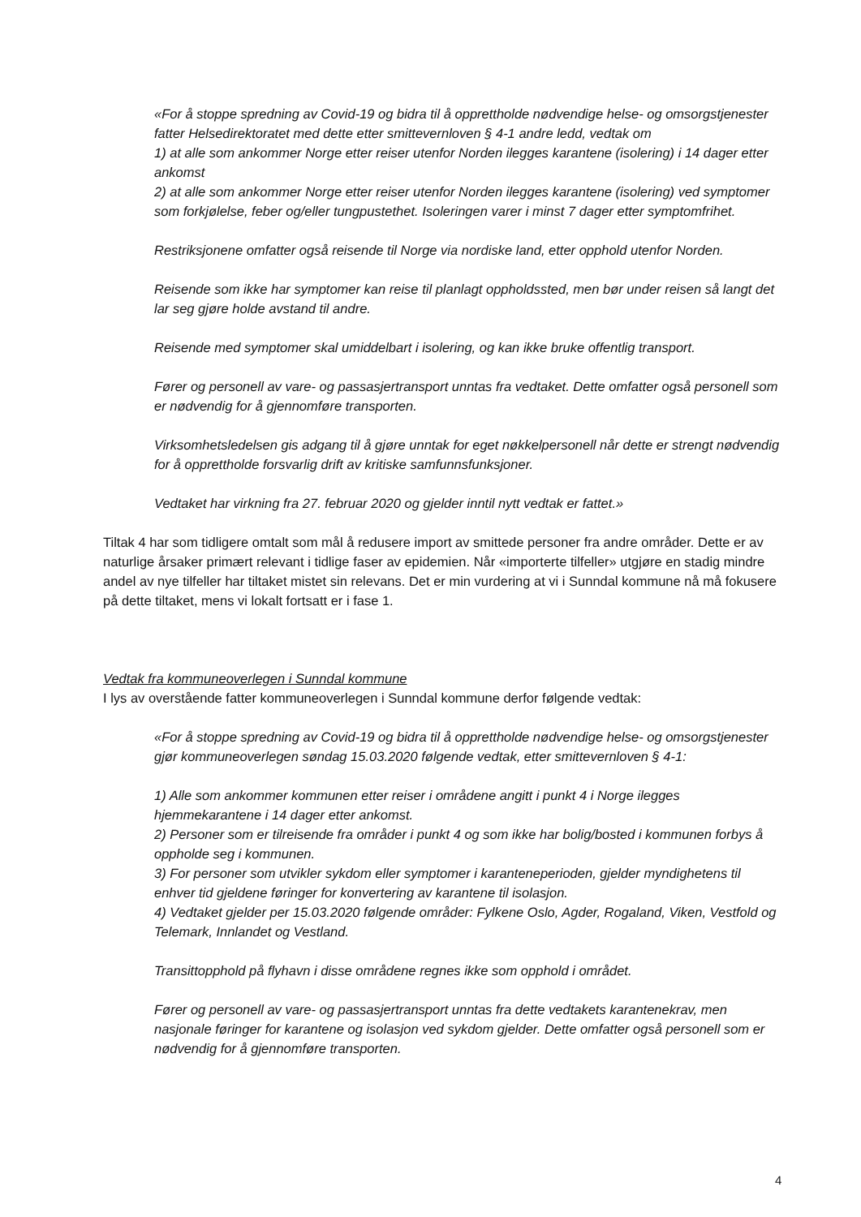«For å stoppe spredning av Covid-19 og bidra til å opprettholde nødvendige helse- og omsorgstjenester fatter Helsedirektoratet med dette etter smittevernloven § 4-1 andre ledd, vedtak om
1) at alle som ankommer Norge etter reiser utenfor Norden ilegges karantene (isolering) i 14 dager etter ankomst
2) at alle som ankommer Norge etter reiser utenfor Norden ilegges karantene (isolering) ved symptomer som forkjølelse, feber og/eller tungpustethet. Isoleringen varer i minst 7 dager etter symptomfrihet.
Restriksjonene omfatter også reisende til Norge via nordiske land, etter opphold utenfor Norden.
Reisende som ikke har symptomer kan reise til planlagt oppholdssted, men bør under reisen så langt det lar seg gjøre holde avstand til andre.
Reisende med symptomer skal umiddelbart i isolering, og kan ikke bruke offentlig transport.
Fører og personell av vare- og passasjertransport unntas fra vedtaket. Dette omfatter også personell som er nødvendig for å gjennomføre transporten.
Virksomhetsledelsen gis adgang til å gjøre unntak for eget nøkkelpersonell når dette er strengt nødvendig for å opprettholde forsvarlig drift av kritiske samfunnsfunksjoner.
Vedtaket har virkning fra 27. februar 2020 og gjelder inntil nytt vedtak er fattet.»
Tiltak 4 har som tidligere omtalt som mål å redusere import av smittede personer fra andre områder. Dette er av naturlige årsaker primært relevant i tidlige faser av epidemien. Når «importerte tilfeller» utgjøre en stadig mindre andel av nye tilfeller har tiltaket mistet sin relevans. Det er min vurdering at vi i Sunndal kommune nå må fokusere på dette tiltaket, mens vi lokalt fortsatt er i fase 1.
Vedtak fra kommuneoverlegen i Sunndal kommune
I lys av overstående fatter kommuneoverlegen i Sunndal kommune derfor følgende vedtak:
«For å stoppe spredning av Covid-19 og bidra til å opprettholde nødvendige helse- og omsorgstjenester gjør kommuneoverlegen søndag 15.03.2020 følgende vedtak, etter smittevernloven § 4-1:
1) Alle som ankommer kommunen etter reiser i områdene angitt i punkt 4 i Norge ilegges hjemmekarantene i 14 dager etter ankomst.
2) Personer som er tilreisende fra områder i punkt 4 og som ikke har bolig/bosted i kommunen forbys å oppholde seg i kommunen.
3) For personer som utvikler sykdom eller symptomer i karanteneperioden, gjelder myndighetens til enhver tid gjeldene føringer for konvertering av karantene til isolasjon.
4) Vedtaket gjelder per 15.03.2020 følgende områder: Fylkene Oslo, Agder, Rogaland, Viken, Vestfold og Telemark, Innlandet og Vestland.
Transittopphold på flyhavn i disse områdene regnes ikke som opphold i området.
Fører og personell av vare- og passasjertransport unntas fra dette vedtakets karantenekrav, men nasjonale føringer for karantene og isolasjon ved sykdom gjelder. Dette omfatter også personell som er nødvendig for å gjennomføre transporten.
4